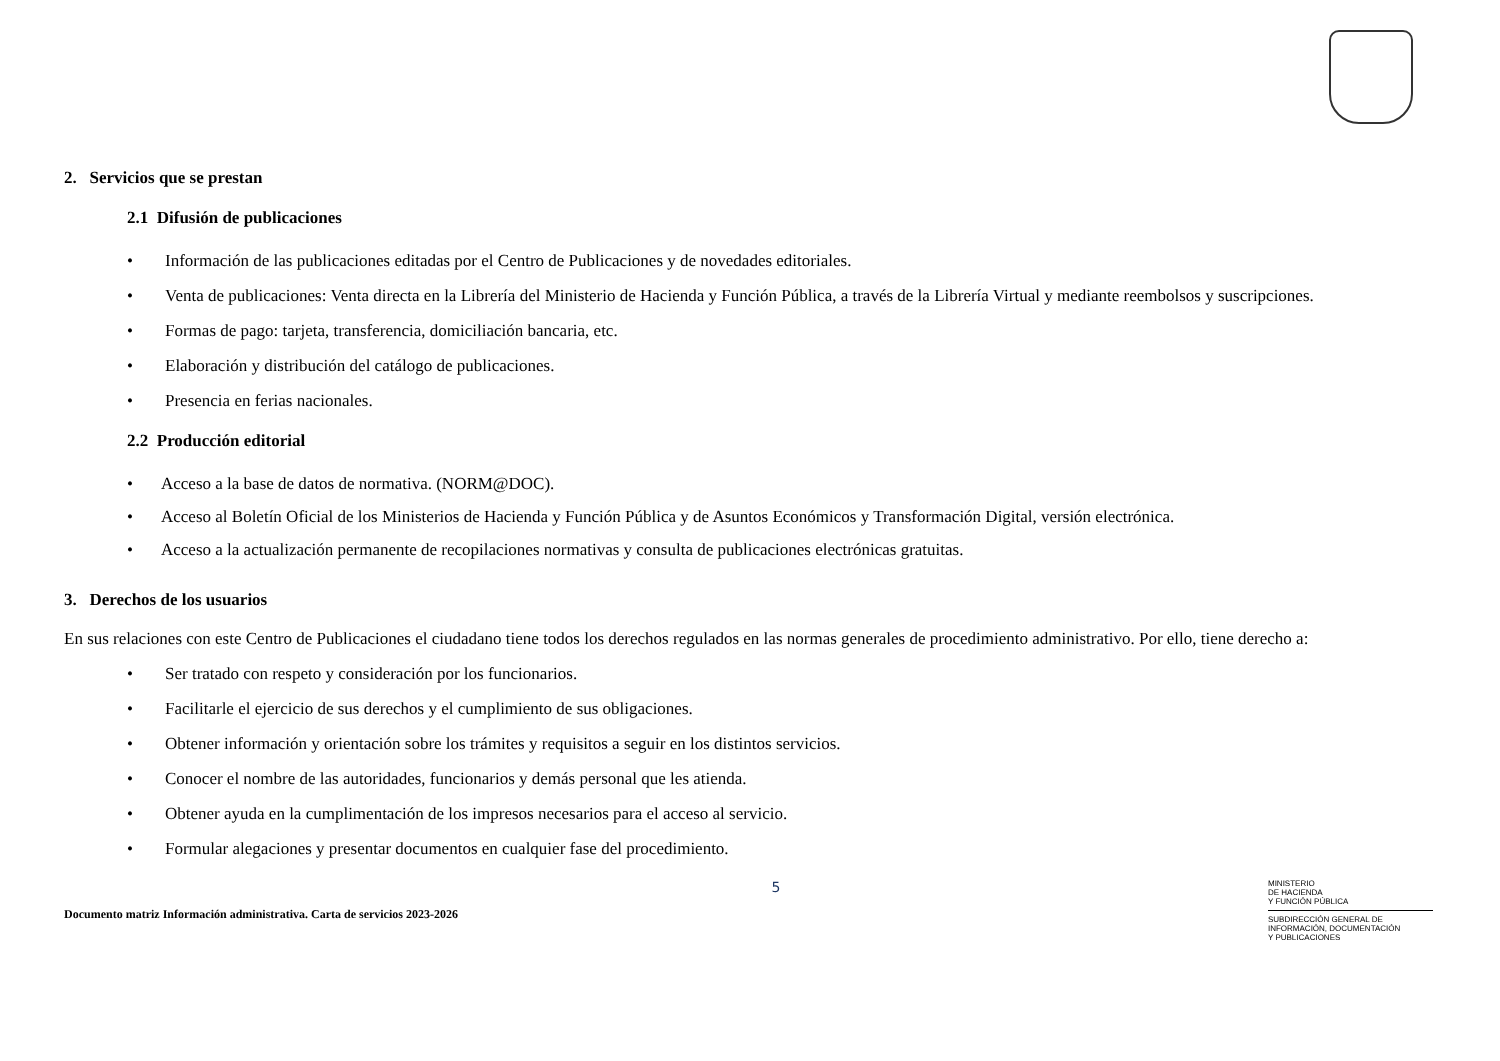2. Servicios que se prestan
2.1 Difusión de publicaciones
• Información de las publicaciones editadas por el Centro de Publicaciones y de novedades editoriales.
• Venta de publicaciones: Venta directa en la Librería del Ministerio de Hacienda y Función Pública, a través de la Librería Virtual y mediante reembolsos y suscripciones.
• Formas de pago: tarjeta, transferencia, domiciliación bancaria, etc.
• Elaboración y distribución del catálogo de publicaciones.
• Presencia en ferias nacionales.
2.2 Producción editorial
• Acceso a la base de datos de normativa. (NORM@DOC).
• Acceso al Boletín Oficial de los Ministerios de Hacienda y Función Pública y de Asuntos Económicos y Transformación Digital, versión electrónica.
• Acceso a la actualización permanente de recopilaciones normativas y consulta de publicaciones electrónicas gratuitas.
3. Derechos de los usuarios
En sus relaciones con este Centro de Publicaciones el ciudadano tiene todos los derechos regulados en las normas generales de procedimiento administrativo. Por ello, tiene derecho a:
• Ser tratado con respeto y consideración por los funcionarios.
• Facilitarle el ejercicio de sus derechos y el cumplimiento de sus obligaciones.
• Obtener información y orientación sobre los trámites y requisitos a seguir en los distintos servicios.
• Conocer el nombre de las autoridades, funcionarios y demás personal que les atienda.
• Obtener ayuda en la cumplimentación de los impresos necesarios para el acceso al servicio.
• Formular alegaciones y presentar documentos en cualquier fase del procedimiento.
Documento matriz Información administrativa. Carta de servicios 2023-2026
5
MINISTERIO
DE HACIENDA
Y FUNCIÓN PÚBLICA
SUBDIRECCIÓN GENERAL DE
INFORMACIÓN, DOCUMENTACIÓN
Y PUBLICACIONES